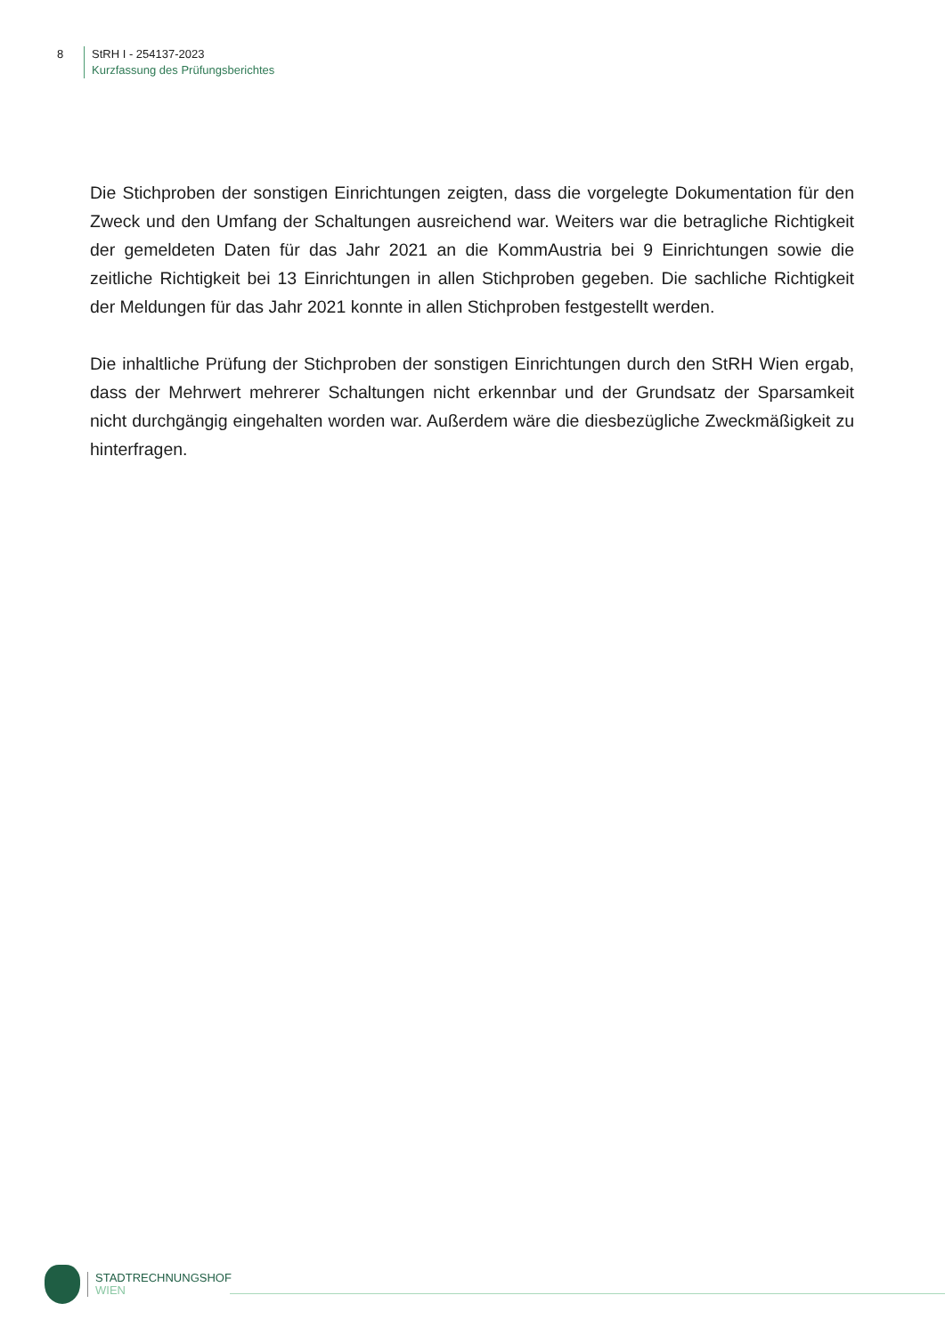8 StRH I - 254137-2023
Kurzfassung des Prüfungsberichtes
Die Stichproben der sonstigen Einrichtungen zeigten, dass die vorgelegte Dokumentation für den Zweck und den Umfang der Schaltungen ausreichend war. Weiters war die betragliche Richtigkeit der gemeldeten Daten für das Jahr 2021 an die KommAustria bei 9 Einrichtungen sowie die zeitliche Richtigkeit bei 13 Einrichtungen in allen Stichproben gegeben. Die sachliche Richtigkeit der Meldungen für das Jahr 2021 konnte in allen Stichproben festgestellt werden.
Die inhaltliche Prüfung der Stichproben der sonstigen Einrichtungen durch den StRH Wien ergab, dass der Mehrwert mehrerer Schaltungen nicht erkennbar und der Grundsatz der Sparsamkeit nicht durchgängig eingehalten worden war. Außerdem wäre die diesbezügliche Zweckmäßigkeit zu hinterfragen.
STADTRECHNUNGSHOF
WIEN